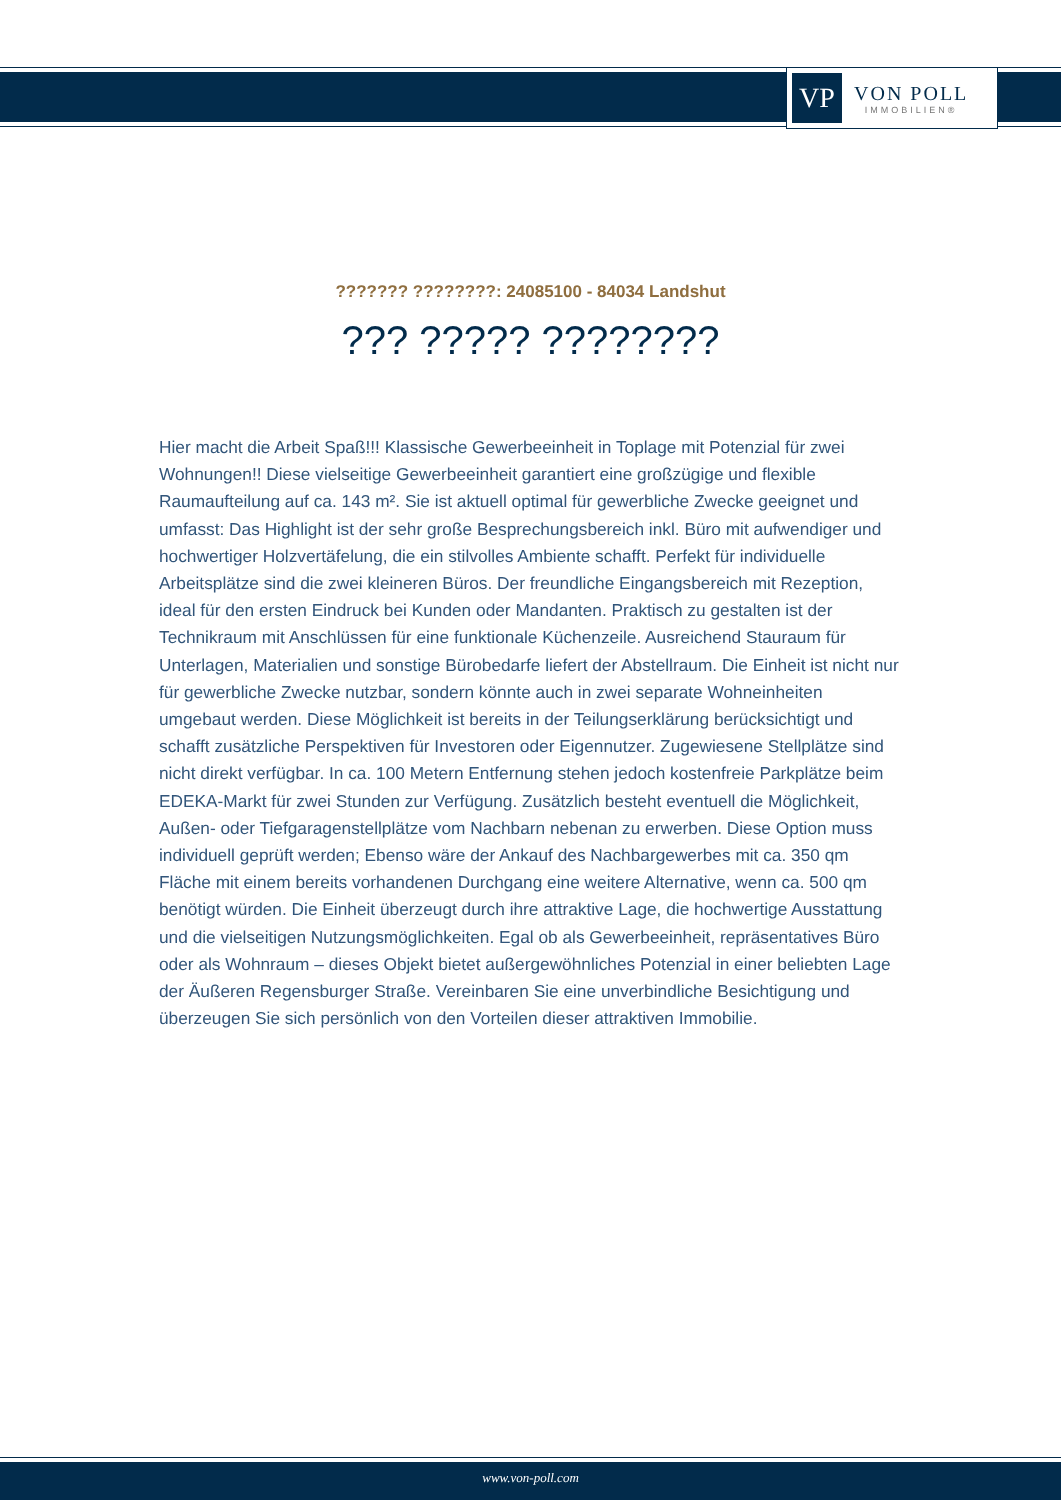VP
VON POLL
IMMOBILIEN®
??????? ????????: 24085100 - 84034 Landshut
??? ????? ????????
Hier macht die Arbeit Spaß!!! Klassische Gewerbeeinheit in Toplage mit Potenzial für zwei Wohnungen!! Diese vielseitige Gewerbeeinheit garantiert eine großzügige und flexible Raumaufteilung auf ca. 143 m². Sie ist aktuell optimal für gewerbliche Zwecke geeignet und umfasst: Das Highlight ist der sehr große Besprechungsbereich inkl. Büro mit aufwendiger und hochwertiger Holzvertäfelung, die ein stilvolles Ambiente schafft. Perfekt für individuelle Arbeitsplätze sind die zwei kleineren Büros. Der freundliche Eingangsbereich mit Rezeption, ideal für den ersten Eindruck bei Kunden oder Mandanten. Praktisch zu gestalten ist der Technikraum mit Anschlüssen für eine funktionale Küchenzeile. Ausreichend Stauraum für Unterlagen, Materialien und sonstige Bürobedarfe liefert der Abstellraum. Die Einheit ist nicht nur für gewerbliche Zwecke nutzbar, sondern könnte auch in zwei separate Wohneinheiten umgebaut werden. Diese Möglichkeit ist bereits in der Teilungserklärung berücksichtigt und schafft zusätzliche Perspektiven für Investoren oder Eigennutzer. Zugewiesene Stellplätze sind nicht direkt verfügbar. In ca. 100 Metern Entfernung stehen jedoch kostenfreie Parkplätze beim EDEKA-Markt für zwei Stunden zur Verfügung. Zusätzlich besteht eventuell die Möglichkeit, Außen- oder Tiefgaragenstellplätze vom Nachbarn nebenan zu erwerben. Diese Option muss individuell geprüft werden; Ebenso wäre der Ankauf des Nachbargewerbes mit ca. 350 qm Fläche mit einem bereits vorhandenen Durchgang eine weitere Alternative, wenn ca. 500 qm benötigt würden. Die Einheit überzeugt durch ihre attraktive Lage, die hochwertige Ausstattung und die vielseitigen Nutzungsmöglichkeiten. Egal ob als Gewerbeeinheit, repräsentatives Büro oder als Wohnraum – dieses Objekt bietet außergewöhnliches Potenzial in einer beliebten Lage der Äußeren Regensburger Straße. Vereinbaren Sie eine unverbindliche Besichtigung und überzeugen Sie sich persönlich von den Vorteilen dieser attraktiven Immobilie.
www.von-poll.com